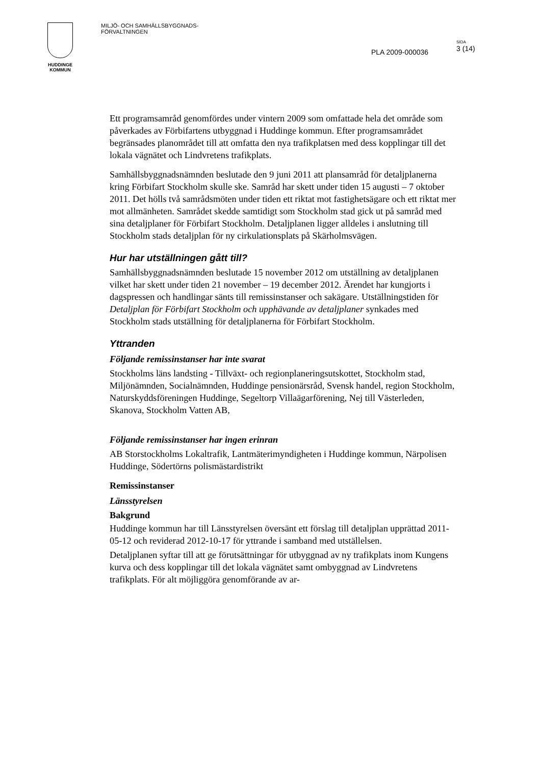HUDDINGE
KOMMUN
MILJÖ- OCH SAMHÄLLSBYGGNADS-
FÖRVALTNINGEN
PLA 2009-000036
SIDA
3 (14)
Ett programsamråd genomfördes under vintern 2009 som omfattade hela det område som påverkades av Förbifartens utbyggnad i Huddinge kommun. Efter programsamrådet begränsades planområdet till att omfatta den nya trafikplatsen med dess kopplingar till det lokala vägnätet och Lindvretens trafikplats.
Samhällsbyggnadsnämnden beslutade den 9 juni 2011 att plansamråd för detaljplanerna kring Förbifart Stockholm skulle ske. Samråd har skett under tiden 15 augusti – 7 oktober 2011. Det hölls två samrådsmöten under tiden ett riktat mot fastighetsägare och ett riktat mer mot allmänheten. Samrådet skedde samtidigt som Stockholm stad gick ut på samråd med sina detaljplaner för Förbifart Stockholm. Detaljplanen ligger alldeles i anslutning till Stockholm stads detaljplan för ny cirkulationsplats på Skärholmsvägen.
Hur har utställningen gått till?
Samhällsbyggnadsnämnden beslutade 15 november 2012 om utställning av detaljplanen vilket har skett under tiden 21 november – 19 december 2012. Ärendet har kungjorts i dagspressen och handlingar sänts till remissinstanser och sakägare. Utställningstiden för Detaljplan för Förbifart Stockholm och upphävande av detaljplaner synkades med Stockholm stads utställning för detaljplanerna för Förbifart Stockholm.
Yttranden
Följande remissinstanser har inte svarat
Stockholms läns landsting - Tillväxt- och regionplaneringsutskottet, Stockholm stad, Miljönämnden, Socialnämnden, Huddinge pensionärsråd, Svensk handel, region Stockholm, Naturskyddsföreningen Huddinge, Segeltorp Villaägarförening, Nej till Västerleden, Skanova, Stockholm Vatten AB,
Följande remissinstanser har ingen erinran
AB Storstockholms Lokaltrafik, Lantmäterimyndigheten i Huddinge kommun, Närpolisen Huddinge, Södertörns polismästardistrikt
Remissinstanser
Länsstyrelsen
Bakgrund
Huddinge kommun har till Länsstyrelsen översänt ett förslag till detaljplan upprättad 2011-05-12 och reviderad 2012-10-17 för yttrande i samband med utställelsen.
Detaljplanen syftar till att ge förutsättningar för utbyggnad av ny trafikplats inom Kungens kurva och dess kopplingar till det lokala vägnätet samt ombyggnad av Lindvretens trafikplats. För alt möjliggöra genomförande av ar-